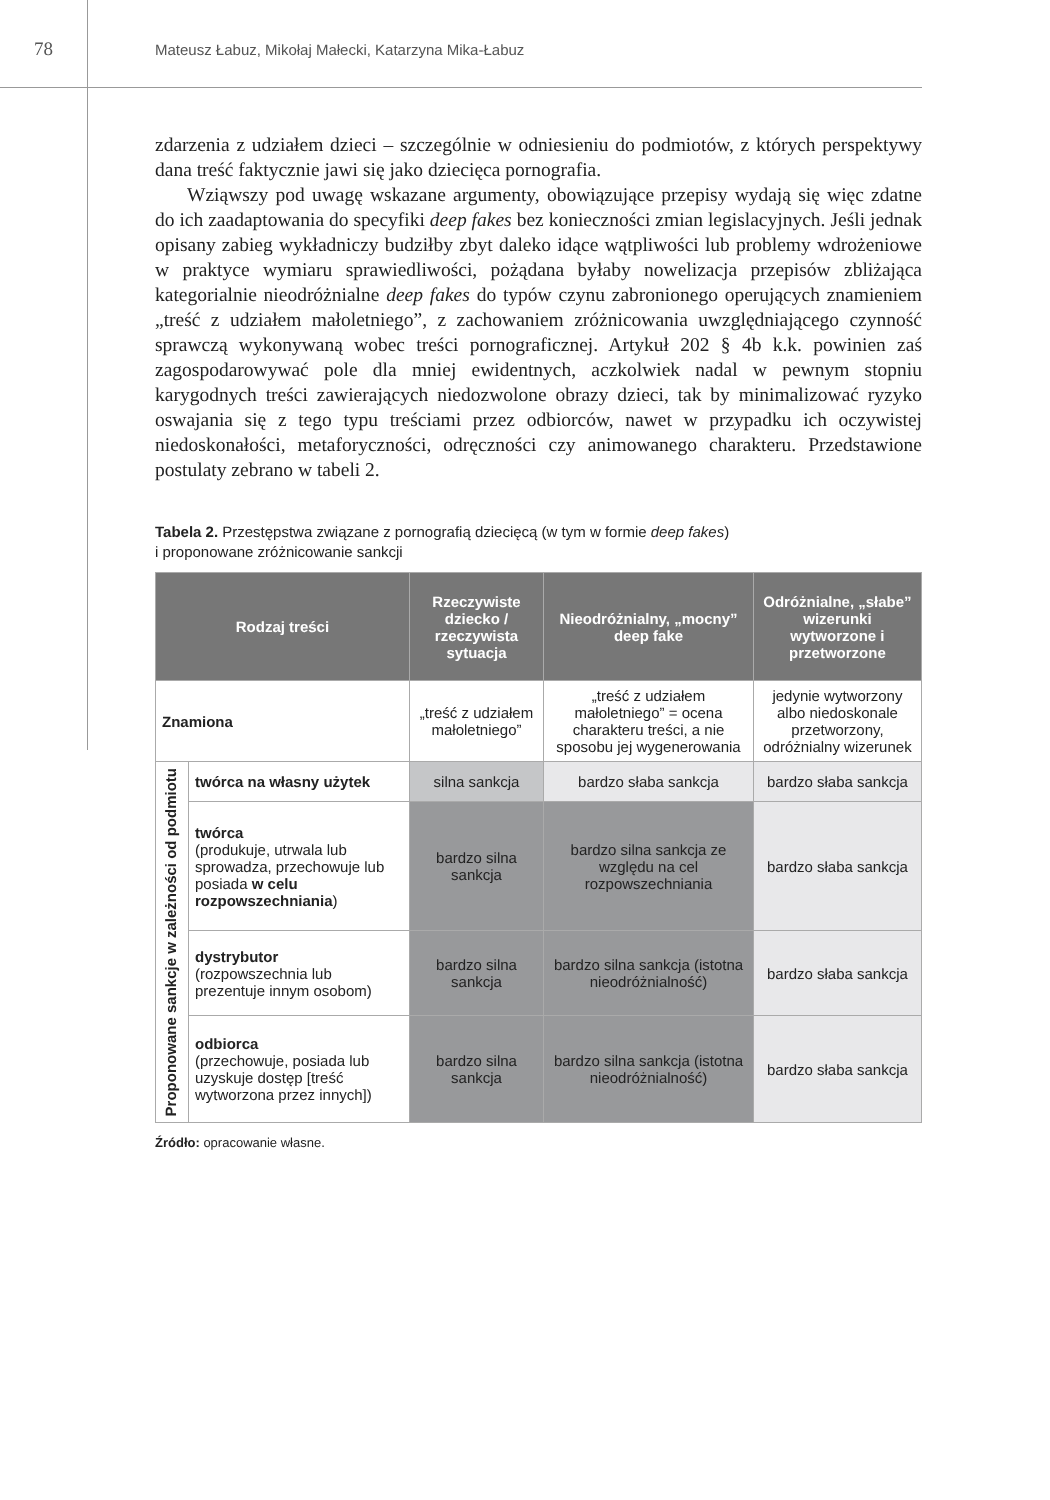78
Mateusz Łabuz, Mikołaj Małecki, Katarzyna Mika-Łabuz
zdarzenia z udziałem dzieci – szczególnie w odniesieniu do podmiotów, z których perspektywy dana treść faktycznie jawi się jako dziecięca pornografia.
Wziąwszy pod uwagę wskazane argumenty, obowiązujące przepisy wydają się więc zdatne do ich zaadaptowania do specyfiki deep fakes bez konieczności zmian legislacyjnych. Jeśli jednak opisany zabieg wykładniczy budziłby zbyt daleko idące wątpliwości lub problemy wdrożeniowe w praktyce wymiaru sprawiedliwości, pożądana byłaby nowelizacja przepisów zbliżająca kategorialnie nieodróżnialne deep fakes do typów czynu zabronionego operujących znamieniem „treść z udziałem małoletniego”, z zachowaniem zróżnicowania uwzględniającego czynność sprawczą wykonywaną wobec treści pornograficznej. Artykuł 202 § 4b k.k. powinien zaś zagospodarowywać pole dla mniej ewidentnych, aczkolwiek nadal w pewnym stopniu karygodnych treści zawierających niedozwolone obrazy dzieci, tak by minimalizować ryzyko oswajania się z tego typu treściami przez odbiorców, nawet w przypadku ich oczywistej niedoskonałości, metaforyczności, odręczności czy animowanego charakteru. Przedstawione postulaty zebrano w tabeli 2.
Tabela 2. Przestępstwa związane z pornografią dziecięcą (w tym w formie deep fakes)
i proponowane zróżnicowanie sankcji
| Rodzaj treści | | Rzeczywiste dziecko / rzeczywista sytuacja | Nieodróżnialny, „mocny” deep fake | Odróżnialne, „słabe” wizerunki wytworzone i przetworzone |
| --- | --- | --- | --- | --- |
| Znamiona | | „treść z udziałem małoletniego” | „treść z udziałem małoletniego” = ocena charakteru treści, a nie sposobu jej wygenerowania | jedynie wytworzony albo niedoskonale przetworzony, odróżnialny wizerunek |
| Proponowane sankcje w zależności od podmiotu | twórca na własny użytek | silna sankcja | bardzo słaba sankcja | bardzo słaba sankcja |
| | twórca (produkuje, utrwala lub sprowadza, przechowuje lub posiada w celu rozpowszechniania ) | bardzo silna sankcja | bardzo silna sankcja ze względu na cel rozpowszechniania | bardzo słaba sankcja |
| | dystrybutor (rozpowszechnia lub prezentuje innym osobom) | bardzo silna sankcja | bardzo silna sankcja (istotna nieodróżnialność) | bardzo słaba sankcja |
| | odbiorca (przechowuje, posiada lub uzyskuje dostęp [treść wytworzona przez innych]) | bardzo silna sankcja | bardzo silna sankcja (istotna nieodróżnialność) | bardzo słaba sankcja |
Źródło: opracowanie własne.